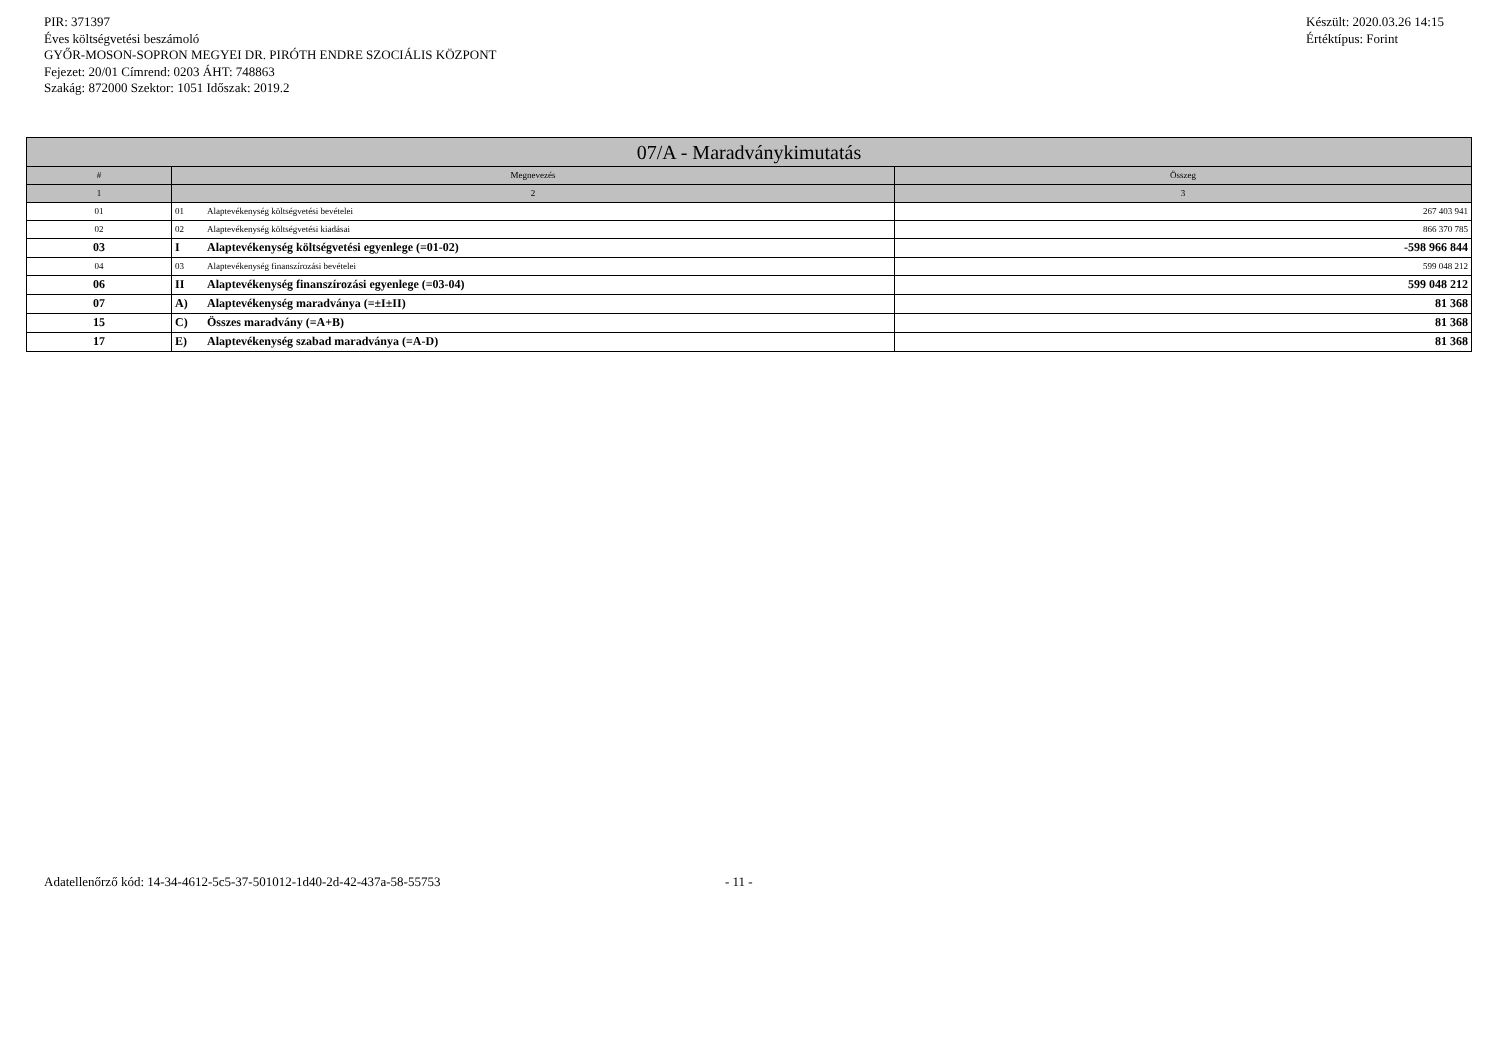PIR: 371397
Éves költségvetési beszámoló
GYŐR-MOSON-SOPRON MEGYEI DR. PIRÓTH ENDRE SZOCIÁLIS KÖZPONT
Fejezet: 20/01 Címrend: 0203 ÁHT: 748863
Szakág: 872000 Szektor: 1051 Időszak: 2019.2
Készült: 2020.03.26 14:15
Értéktípus: Forint
| 07/A - Maradványkimutatás | | |
| --- | --- | --- |
| # | Megnevezés | Összeg |
| 1 | 2 | 3 |
| 01 | 01 Alaptevékenység költségvetési bevételei | 267 403 941 |
| 02 | 02 Alaptevékenység költségvetési kiadásai | 866 370 785 |
| 03 | I Alaptevékenység költségvetési egyenlege (=01-02) | -598 966 844 |
| 04 | 03 Alaptevékenység finanszírozási bevételei | 599 048 212 |
| 06 | II Alaptevékenység finanszírozási egyenlege (=03-04) | 599 048 212 |
| 07 | A) Alaptevékenység maradványa (=±I±II) | 81 368 |
| 15 | C) Összes maradvány (=A+B) | 81 368 |
| 17 | E) Alaptevékenység szabad maradványa (=A-D) | 81 368 |
Adatellenőrző kód: 14-34-4612-5c5-37-501012-1d40-2d-42-437a-58-55753
- 11 -